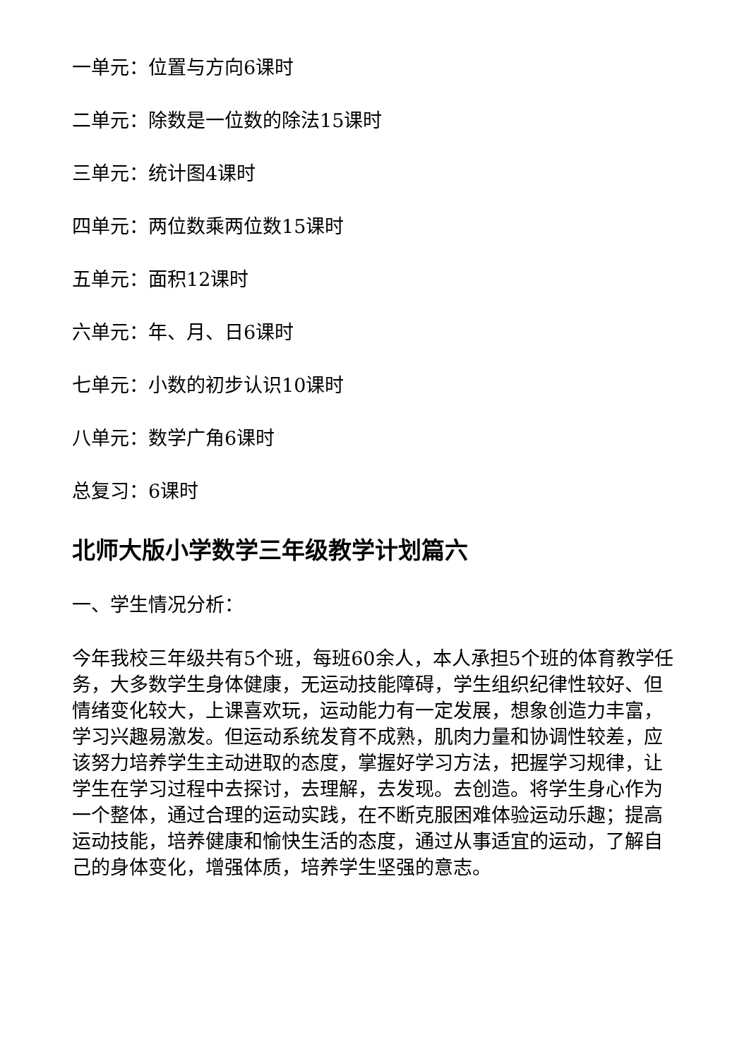一单元：位置与方向6课时
二单元：除数是一位数的除法15课时
三单元：统计图4课时
四单元：两位数乘两位数15课时
五单元：面积12课时
六单元：年、月、日6课时
七单元：小数的初步认识10课时
八单元：数学广角6课时
总复习：6课时
北师大版小学数学三年级教学计划篇六
一、学生情况分析：
今年我校三年级共有5个班，每班60余人，本人承担5个班的体育教学任务，大多数学生身体健康，无运动技能障碍，学生组织纪律性较好、但情绪变化较大，上课喜欢玩，运动能力有一定发展，想象创造力丰富，学习兴趣易激发。但运动系统发育不成熟，肌肉力量和协调性较差，应该努力培养学生主动进取的态度，掌握好学习方法，把握学习规律，让学生在学习过程中去探讨，去理解，去发现。去创造。将学生身心作为一个整体，通过合理的运动实践，在不断克服困难体验运动乐趣；提高运动技能，培养健康和愉快生活的态度，通过从事适宜的运动，了解自己的身体变化，增强体质，培养学生坚强的意志。